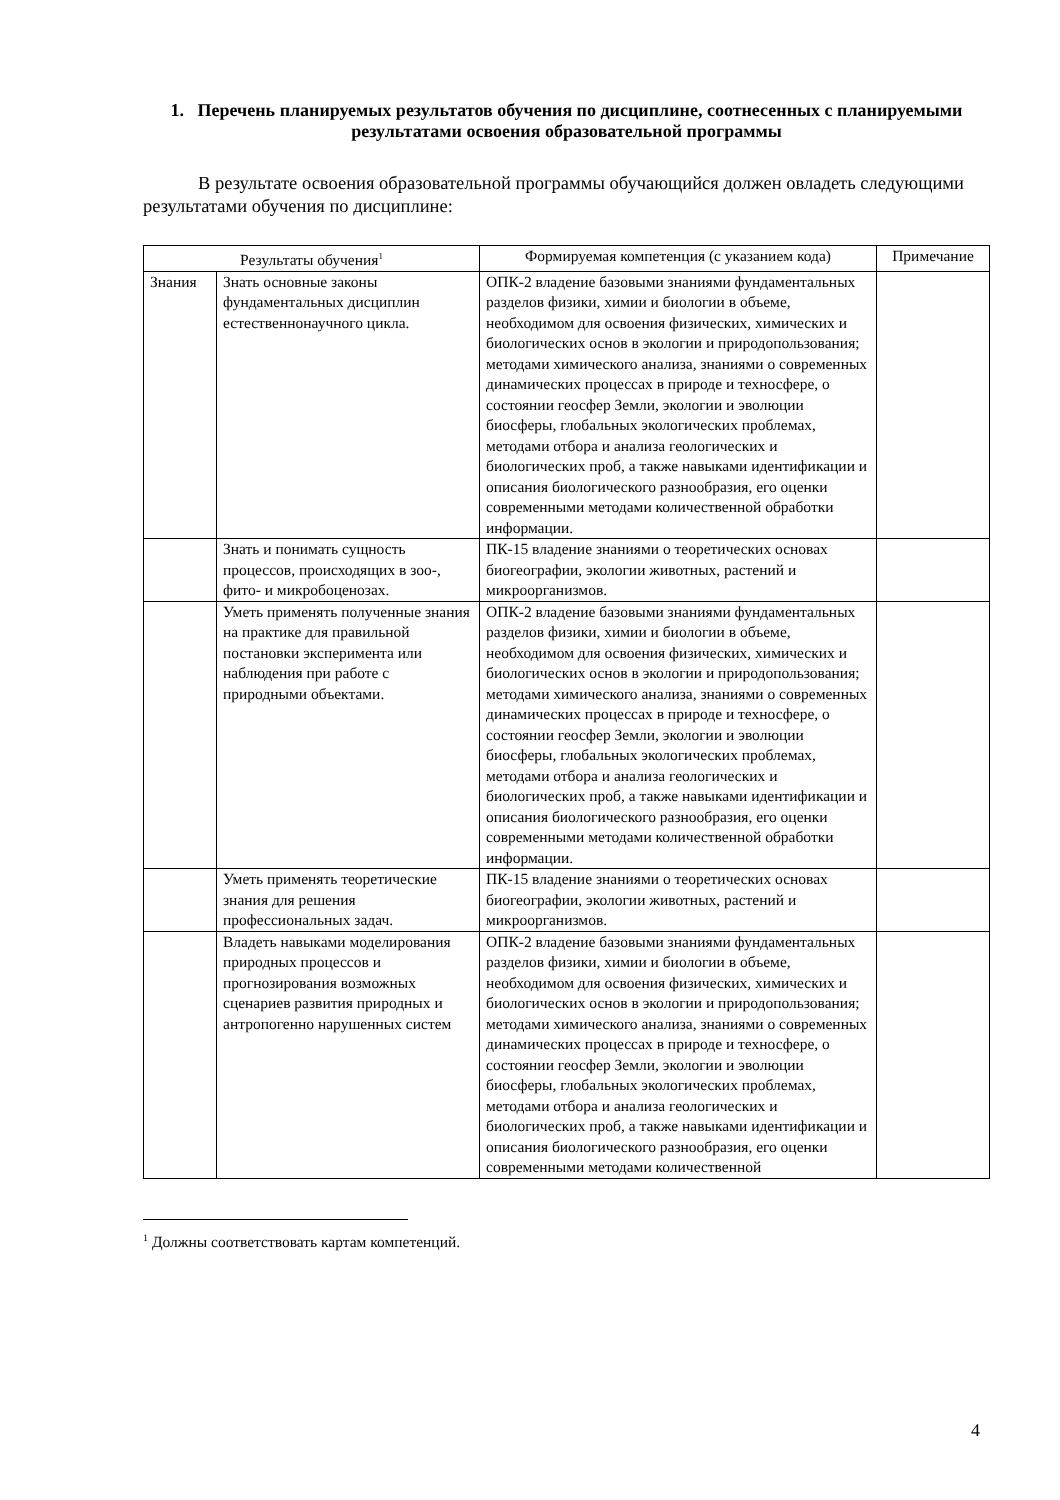1. Перечень планируемых результатов обучения по дисциплине, соотнесенных с планируемыми результатами освоения образовательной программы
В результате освоения образовательной программы обучающийся должен овладеть следующими результатами обучения по дисциплине:
| Результаты обучения<sup>1</sup> | | Формируемая компетенция (с указанием кода) | Примечание |
| --- | --- | --- | --- |
| Знания | Знать основные законы фундаментальных дисциплин естественнонаучного цикла. | ОПК-2 владение базовыми знаниями фундаментальных разделов физики, химии и биологии в объеме, необходимом для освоения физических, химических и биологических основ в экологии и природопользования; методами химического анализа, знаниями о современных динамических процессах в природе и техносфере, о состоянии геосфер Земли, экологии и эволюции биосферы, глобальных экологических проблемах, методами отбора и анализа геологических и биологических проб, а также навыками идентификации и описания биологического разнообразия, его оценки современными методами количественной обработки информации. | |
| | Знать и понимать сущность процессов, происходящих в зоо-, фито- и микробоценозах. | ПК-15 владение знаниями о теоретических основах биогеографии, экологии животных, растений и микроорганизмов. | |
| | Уметь применять полученные знания на практике для правильной постановки эксперимента или наблюдения при работе с природными объектами. | ОПК-2 владение базовыми знаниями фундаментальных разделов физики, химии и биологии в объеме, необходимом для освоения физических, химических и биологических основ в экологии и природопользования; методами химического анализа, знаниями о современных динамических процессах в природе и техносфере, о состоянии геосфер Земли, экологии и эволюции биосферы, глобальных экологических проблемах, методами отбора и анализа геологических и биологических проб, а также навыками идентификации и описания биологического разнообразия, его оценки современными методами количественной обработки информации. | |
| | Уметь применять теоретические знания для решения профессиональных задач. | ПК-15 владение знаниями о теоретических основах биогеографии, экологии животных, растений и микроорганизмов. | |
| | Владеть навыками моделирования природных процессов и прогнозирования возможных сценариев развития природных и антропогенно нарушенных систем | ОПК-2 владение базовыми знаниями фундаментальных разделов физики, химии и биологии в объеме, необходимом для освоения физических, химических и биологических основ в экологии и природопользования; методами химического анализа, знаниями о современных динамических процессах в природе и техносфере, о состоянии геосфер Земли, экологии и эволюции биосферы, глобальных экологических проблемах, методами отбора и анализа геологических и биологических проб, а также навыками идентификации и описания биологического разнообразия, его оценки современными методами количественной | |
<sup>1</sup> Должны соответствовать картам компетенций.
4